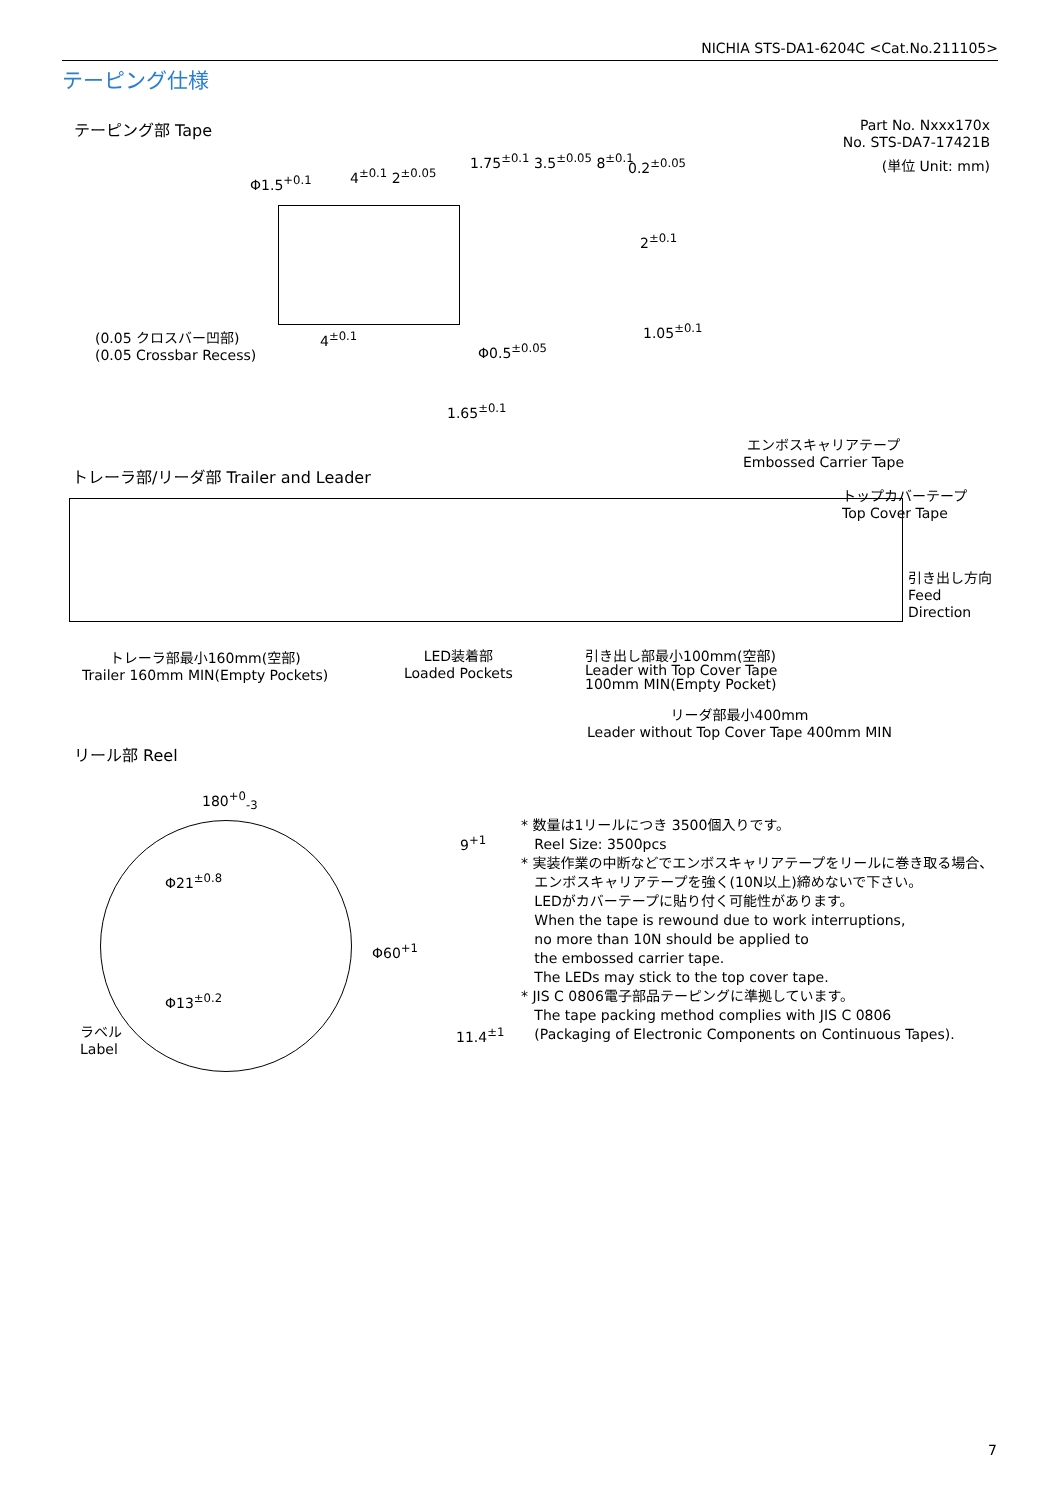NICHIA STS-DA1-6204C <Cat.No.211105>
テーピング仕様
テーピング部 Tape
Part No. Nxxx170x
No. STS-DA7-17421B
(単位 Unit: mm)
Φ1.5<sup>+0.1</sup> 4<sup>±0.1</sup> 2<sup>±0.05</sup>
1.75<sup>±0.1</sup> 3.5<sup>±0.05</sup> 8<sup>±0.1</sup> 0.2<sup>±0.05</sup>
2<sup>±0.1</sup>
1.05<sup>±0.1</sup>
(0.05 クロスバー凹部)
(0.05 Crossbar Recess)
4<sup>±0.1</sup>
Φ0.5<sup>±0.05</sup>
1.65<sup>±0.1</sup>
エンボスキャリアテープ
Embossed Carrier Tape
トレーラ部/リーダ部 Trailer and Leader
トップカバーテープ
Top Cover Tape
引き出し方向
Feed
Direction
トレーラ部最小160mm(空部)
Trailer 160mm MIN(Empty Pockets)
LED装着部
Loaded Pockets
引き出し部最小100mm(空部)
Leader with Top Cover Tape
100mm MIN(Empty Pocket)
リーダ部最小400mm
Leader without Top Cover Tape 400mm MIN
リール部 Reel
180<sup>+0</sup><sub>-3</sub>
Φ21<sup>±0.8</sup>
Φ13<sup>±0.2</sup>
ラベル
Label
9<sup>+1</sup>
Φ60<sup>+1</sup>
11.4<sup>±1</sup>
* 数量は1リールにつき 3500個入りです。
Reel Size: 3500pcs
* 実装作業の中断などでエンボスキャリアテープをリールに巻き取る場合、
エンボスキャリアテープを強く(10N以上)締めないで下さい。
LEDがカバーテープに貼り付く可能性があります。
When the tape is rewound due to work interruptions,
no more than 10N should be applied to
the embossed carrier tape.
The LEDs may stick to the top cover tape.
* JIS C 0806電子部品テーピングに準拠しています。
The tape packing method complies with JIS C 0806
(Packaging of Electronic Components on Continuous Tapes).
7